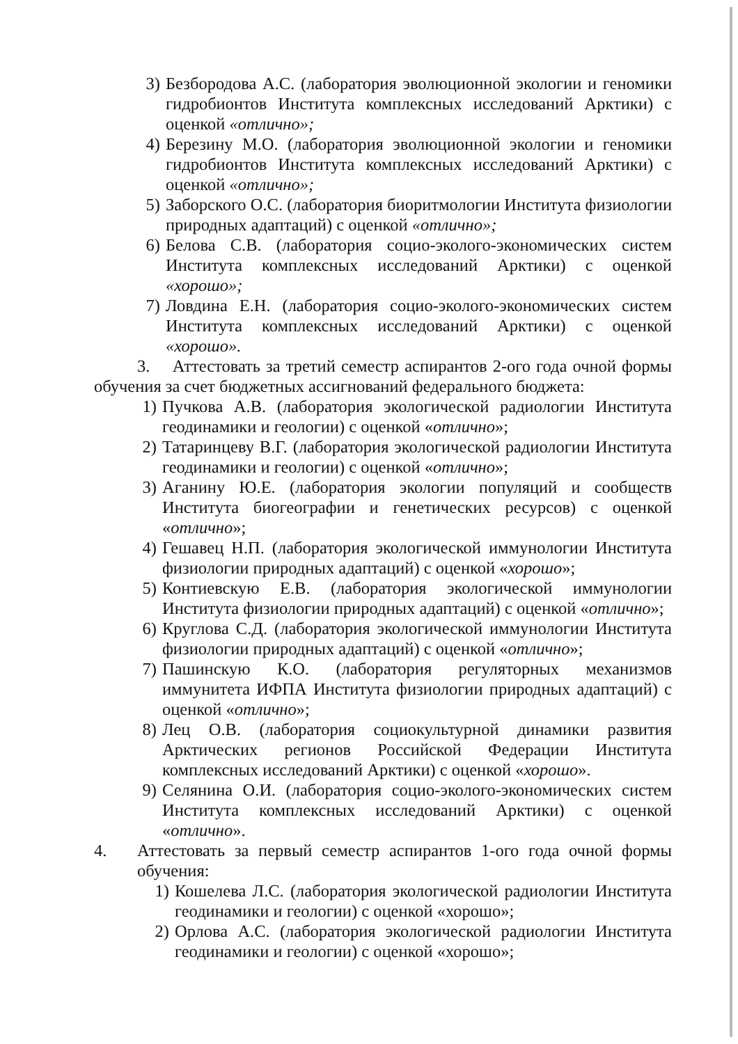3) Безбородова А.С. (лаборатория эволюционной экологии и геномики гидробионтов Института комплексных исследований Арктики) с оценкой «отлично»;
4) Березину М.О. (лаборатория эволюционной экологии и геномики гидробионтов Института комплексных исследований Арктики) с оценкой «отлично»;
5) Заборского О.С. (лаборатория биоритмологии Института физиологии природных адаптаций) с оценкой «отлично»;
6) Белова С.В. (лаборатория социо-эколого-экономических систем Института комплексных исследований Арктики) с оценкой «хорошо»;
7) Ловдина Е.Н. (лаборатория социо-эколого-экономических систем Института комплексных исследований Арктики) с оценкой «хорошо».
3. Аттестовать за третий семестр аспирантов 2-ого года очной формы обучения за счет бюджетных ассигнований федерального бюджета:
1) Пучкова А.В. (лаборатория экологической радиологии Института геодинамики и геологии) с оценкой «отлично»;
2) Татаринцеву В.Г. (лаборатория экологической радиологии Института геодинамики и геологии) с оценкой «отлично»;
3) Аганину Ю.Е. (лаборатория экологии популяций и сообществ Института биогеографии и генетических ресурсов) с оценкой «отлично»;
4) Гешавец Н.П. (лаборатория экологической иммунологии Института физиологии природных адаптаций) с оценкой «хорошо»;
5) Контиевскую Е.В. (лаборатория экологической иммунологии Института физиологии природных адаптаций) с оценкой «отлично»;
6) Круглова С.Д. (лаборатория экологической иммунологии Института физиологии природных адаптаций) с оценкой «отлично»;
7) Пашинскую К.О. (лаборатория регуляторных механизмов иммунитета ИФПА Института физиологии природных адаптаций) с оценкой «отлично»;
8) Лец О.В. (лаборатория социокультурной динамики развития Арктических регионов Российской Федерации Института комплексных исследований Арктики) с оценкой «хорошо».
9) Селянина О.И. (лаборатория социо-эколого-экономических систем Института комплексных исследований Арктики) с оценкой «отлично».
4. Аттестовать за первый семестр аспирантов 1-ого года очной формы обучения:
1) Кошелева Л.С. (лаборатория экологической радиологии Института геодинамики и геологии) с оценкой «хорошо»;
2) Орлова А.С. (лаборатория экологической радиологии Института геодинамики и геологии) с оценкой «хорошо»;